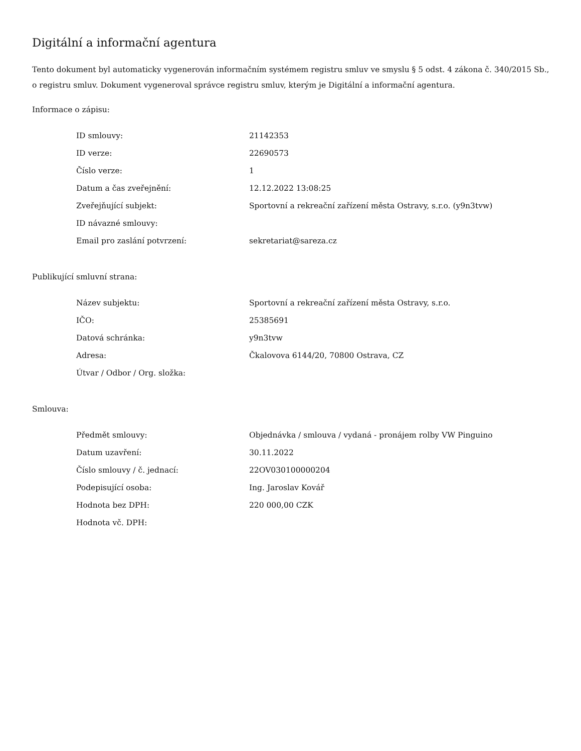Digitální a informační agentura
Tento dokument byl automaticky vygenerován informačním systémem registru smluv ve smyslu § 5 odst. 4 zákona č. 340/2015 Sb., o registru smluv. Dokument vygeneroval správce registru smluv, kterým je Digitální a informační agentura.
Informace o zápisu:
| ID smlouvy: | 21142353 |
| ID verze: | 22690573 |
| Číslo verze: | 1 |
| Datum a čas zveřejnění: | 12.12.2022 13:08:25 |
| Zveřejňující subjekt: | Sportovní a rekreační zařízení města Ostravy, s.r.o. (y9n3tvw) |
| ID návazné smlouvy: | |
| Email pro zaslání potvrzení: | sekretariat@sareza.cz |
Publikující smluvní strana:
| Název subjektu: | Sportovní a rekreační zařízení města Ostravy, s.r.o. |
| IČO: | 25385691 |
| Datová schránka: | y9n3tvw |
| Adresa: | Čkalovova 6144/20, 70800 Ostrava, CZ |
| Útvar / Odbor / Org. složka: | |
Smlouva:
| Předmět smlouvy: | Objednávka / smlouva / vydaná - pronájem rolby VW Pinguino |
| Datum uzavření: | 30.11.2022 |
| Číslo smlouvy / č. jednací: | 22OV030100000204 |
| Podepisující osoba: | Ing. Jaroslav Kovář |
| Hodnota bez DPH: | 220 000,00 CZK |
| Hodnota vč. DPH: | |